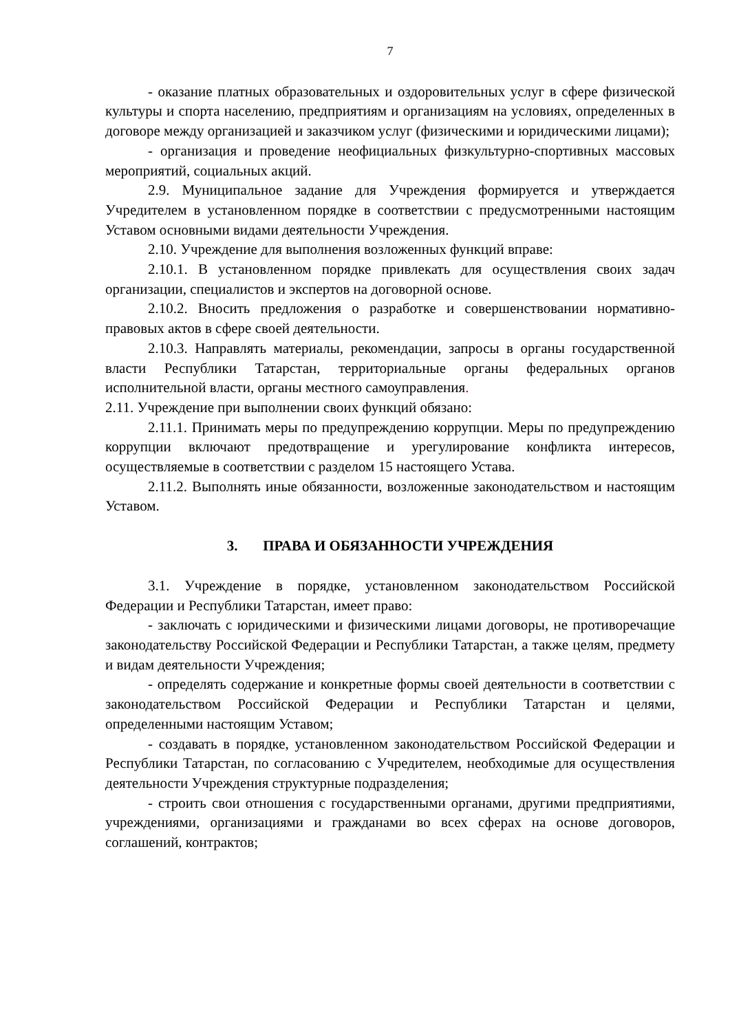7
- оказание платных образовательных и оздоровительных услуг в сфере физической культуры и спорта населению, предприятиям и организациям на условиях, определенных в договоре между организацией и заказчиком услуг (физическими и юридическими лицами);
- организация и проведение неофициальных физкультурно-спортивных массовых мероприятий, социальных акций.
2.9. Муниципальное задание для Учреждения формируется и утверждается Учредителем в установленном порядке в соответствии с предусмотренными настоящим Уставом основными видами деятельности Учреждения.
2.10. Учреждение для выполнения возложенных функций вправе:
2.10.1. В установленном порядке привлекать для осуществления своих задач организации, специалистов и экспертов на договорной основе.
2.10.2. Вносить предложения о разработке и совершенствовании нормативно-правовых актов в сфере своей деятельности.
2.10.3. Направлять материалы, рекомендации, запросы в органы государственной власти Республики Татарстан, территориальные органы федеральных органов исполнительной власти, органы местного самоуправления.
2.11. Учреждение при выполнении своих функций обязано:
2.11.1. Принимать меры по предупреждению коррупции. Меры по предупреждению коррупции включают предотвращение и урегулирование конфликта интересов, осуществляемые в соответствии с разделом 15 настоящего Устава.
2.11.2. Выполнять иные обязанности, возложенные законодательством и настоящим Уставом.
3. ПРАВА И ОБЯЗАННОСТИ УЧРЕЖДЕНИЯ
3.1. Учреждение в порядке, установленном законодательством Российской Федерации и Республики Татарстан, имеет право:
- заключать с юридическими и физическими лицами договоры, не противоречащие законодательству Российской Федерации и Республики Татарстан, а также целям, предмету и видам деятельности Учреждения;
- определять содержание и конкретные формы своей деятельности в соответствии с законодательством Российской Федерации и Республики Татарстан и целями, определенными настоящим Уставом;
- создавать в порядке, установленном законодательством Российской Федерации и Республики Татарстан, по согласованию с Учредителем, необходимые для осуществления деятельности Учреждения структурные подразделения;
- строить свои отношения с государственными органами, другими предприятиями, учреждениями, организациями и гражданами во всех сферах на основе договоров, соглашений, контрактов;